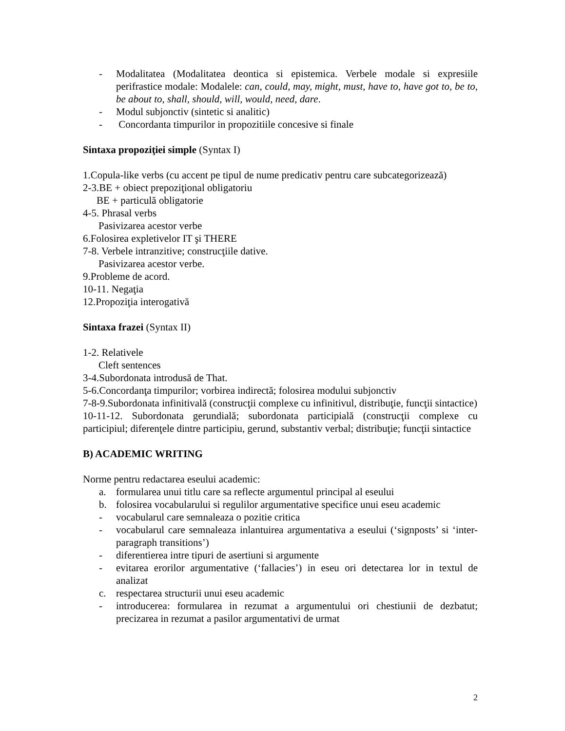- Modalitatea (Modalitatea deontica si epistemica. Verbele modale si expresiile perifrastice modale: Modalele: can, could, may, might, must, have to, have got to, be to, be about to, shall, should, will, would, need, dare.
- Modul subjonctiv (sintetic si analitic)
- Concordanta timpurilor in propozitiile concesive si finale
Sintaxa propoziţiei simple (Syntax I)
1.Copula-like verbs (cu accent pe tipul de nume predicativ pentru care subcategorizează)
2-3.BE + obiect prepoziţional obligatoriu
BE + particulă obligatorie
4-5. Phrasal verbs
Pasivizarea acestor verbe
6.Folosirea expletivelor IT şi THERE
7-8. Verbele intranzitive; construcţiile dative.
Pasivizarea acestor verbe.
9.Probleme de acord.
10-11. Negaţia
12.Propoziţia interogativă
Sintaxa frazei (Syntax II)
1-2. Relativele
Cleft sentences
3-4.Subordonata introdusă de That.
5-6.Concordanţa timpurilor; vorbirea indirectă; folosirea modului subjonctiv
7-8-9.Subordonata infinitivală (construcţii complexe cu infinitivul, distribuţie, funcţii sintactice)
10-11-12. Subordonata gerundială; subordonata participială (construcţii complexe cu participiul; diferenţele dintre participiu, gerund, substantiv verbal; distribuţie; funcţii sintactice
B) ACADEMIC WRITING
Norme pentru redactarea eseului academic:
a. formularea unui titlu care sa reflecte argumentul principal al eseului
b. folosirea vocabularului si regulilor argumentative specifice unui eseu academic
- vocabularul care semnaleaza o pozitie critica
- vocabularul care semnaleaza inlantuirea argumentativa a eseului (‘signposts’ si ‘inter-paragraph transitions’)
- diferentierea intre tipuri de asertiuni si argumente
- evitarea erorilor argumentative (‘fallacies’) in eseu ori detectarea lor in textul de analizat
c. respectarea structurii unui eseu academic
- introducerea: formularea in rezumat a argumentului ori chestiunii de dezbatut; precizarea in rezumat a pasilor argumentativi de urmat
2